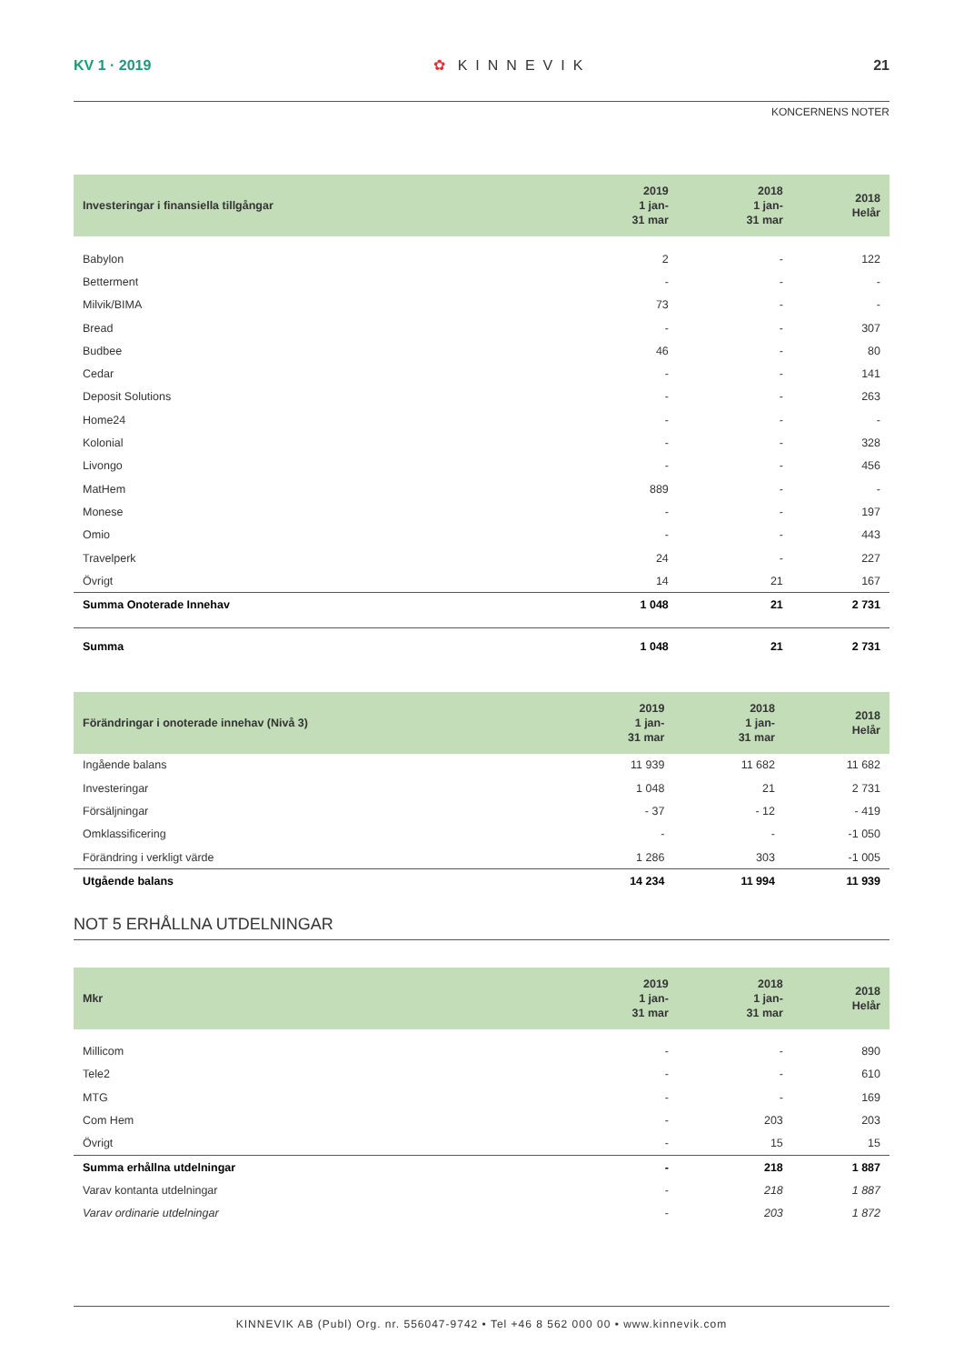KV 1 · 2019 ✿ KINNEVIK 21
KONCERNENS NOTER
| Investeringar i finansiella tillgångar | 2019 1 jan- 31 mar | 2018 1 jan- 31 mar | 2018 Helår |
| --- | --- | --- | --- |
| Babylon | 2 | - | 122 |
| Betterment | - | - | - |
| Milvik/BIMA | 73 | - | - |
| Bread | - | - | 307 |
| Budbee | 46 | - | 80 |
| Cedar | - | - | 141 |
| Deposit Solutions | - | - | 263 |
| Home24 | - | - | - |
| Kolonial | - | - | 328 |
| Livongo | - | - | 456 |
| MatHem | 889 | - | - |
| Monese | - | - | 197 |
| Omio | - | - | 443 |
| Travelperk | 24 | - | 227 |
| Övrigt | 14 | 21 | 167 |
| Summa Onoterade Innehav | 1 048 | 21 | 2 731 |
| Summa | 1 048 | 21 | 2 731 |
| Förändringar i onoterade innehav (Nivå 3) | 2019 1 jan- 31 mar | 2018 1 jan- 31 mar | 2018 Helår |
| --- | --- | --- | --- |
| Ingående balans | 11 939 | 11 682 | 11 682 |
| Investeringar | 1 048 | 21 | 2 731 |
| Försäljningar | - 37 | - 12 | - 419 |
| Omklassificering | - | - | -1 050 |
| Förändring i verkligt värde | 1 286 | 303 | -1 005 |
| Utgående balans | 14 234 | 11 994 | 11 939 |
NOT 5 ERHÅLLNA UTDELNINGAR
| Mkr | 2019 1 jan- 31 mar | 2018 1 jan- 31 mar | 2018 Helår |
| --- | --- | --- | --- |
| Millicom | - | - | 890 |
| Tele2 | - | - | 610 |
| MTG | - | - | 169 |
| Com Hem | - | 203 | 203 |
| Övrigt | - | 15 | 15 |
| Summa erhållna utdelningar | - | 218 | 1 887 |
| Varav kontanta utdelningar | - | 218 | 1 887 |
| Varav ordinarie utdelningar | - | 203 | 1 872 |
KINNEVIK AB (Publ) Org. nr. 556047-9742 • Tel +46 8 562 000 00 • www.kinnevik.com